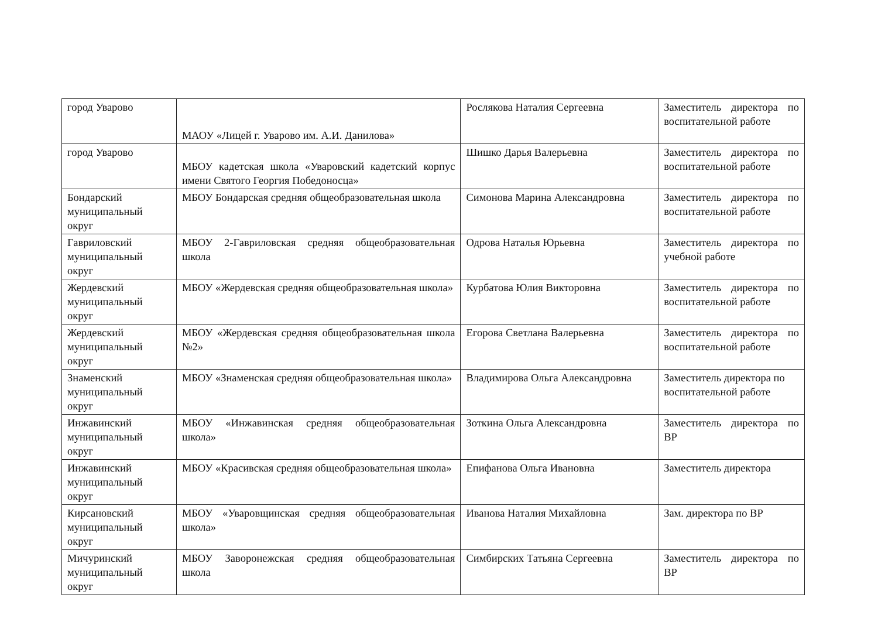| город Уварово | МАОУ «Лицей г. Уварово им. А.И. Данилова» | Рослякова Наталия Сергеевна | Заместитель директора по воспитательной работе |
| город Уварово | МБОУ кадетская школа «Уваровский кадетский корпус имени Святого Георгия Победоносца» | Шишко Дарья Валерьевна | Заместитель директора по воспитательной работе |
| Бондарский муниципальный округ | МБОУ Бондарская средняя общеобразовательная школа | Симонова Марина Александровна | Заместитель директора по воспитательной работе |
| Гавриловский муниципальный округ | МБОУ 2-Гавриловская средняя общеобразовательная школа | Одрова Наталья Юрьевна | Заместитель директора по учебной работе |
| Жердевский муниципальный округ | МБОУ «Жердевская средняя общеобразовательная школа» | Курбатова Юлия Викторовна | Заместитель директора по воспитательной работе |
| Жердевский муниципальный округ | МБОУ «Жердевская средняя общеобразовательная школа №2» | Егорова Светлана Валерьевна | Заместитель директора по воспитательной работе |
| Знаменский муниципальный округ | МБОУ «Знаменская средняя общеобразовательная школа» | Владимирова Ольга Александровна | Заместитель директора по воспитательной работе |
| Инжавинский муниципальный округ | МБОУ «Инжавинская средняя общеобразовательная школа» | Зоткина Ольга Александровна | Заместитель директора по ВР |
| Инжавинский муниципальный округ | МБОУ «Красивская средняя общеобразовательная школа» | Епифанова Ольга Ивановна | Заместитель директора |
| Кирсановский муниципальный округ | МБОУ «Уваровщинская средняя общеобразовательная школа» | Иванова Наталия Михайловна | Зам. директора по ВР |
| Мичуринский муниципальный округ | МБОУ Заворонежская средняя общеобразовательная школа | Симбирских Татьяна Сергеевна | Заместитель директора по ВР |